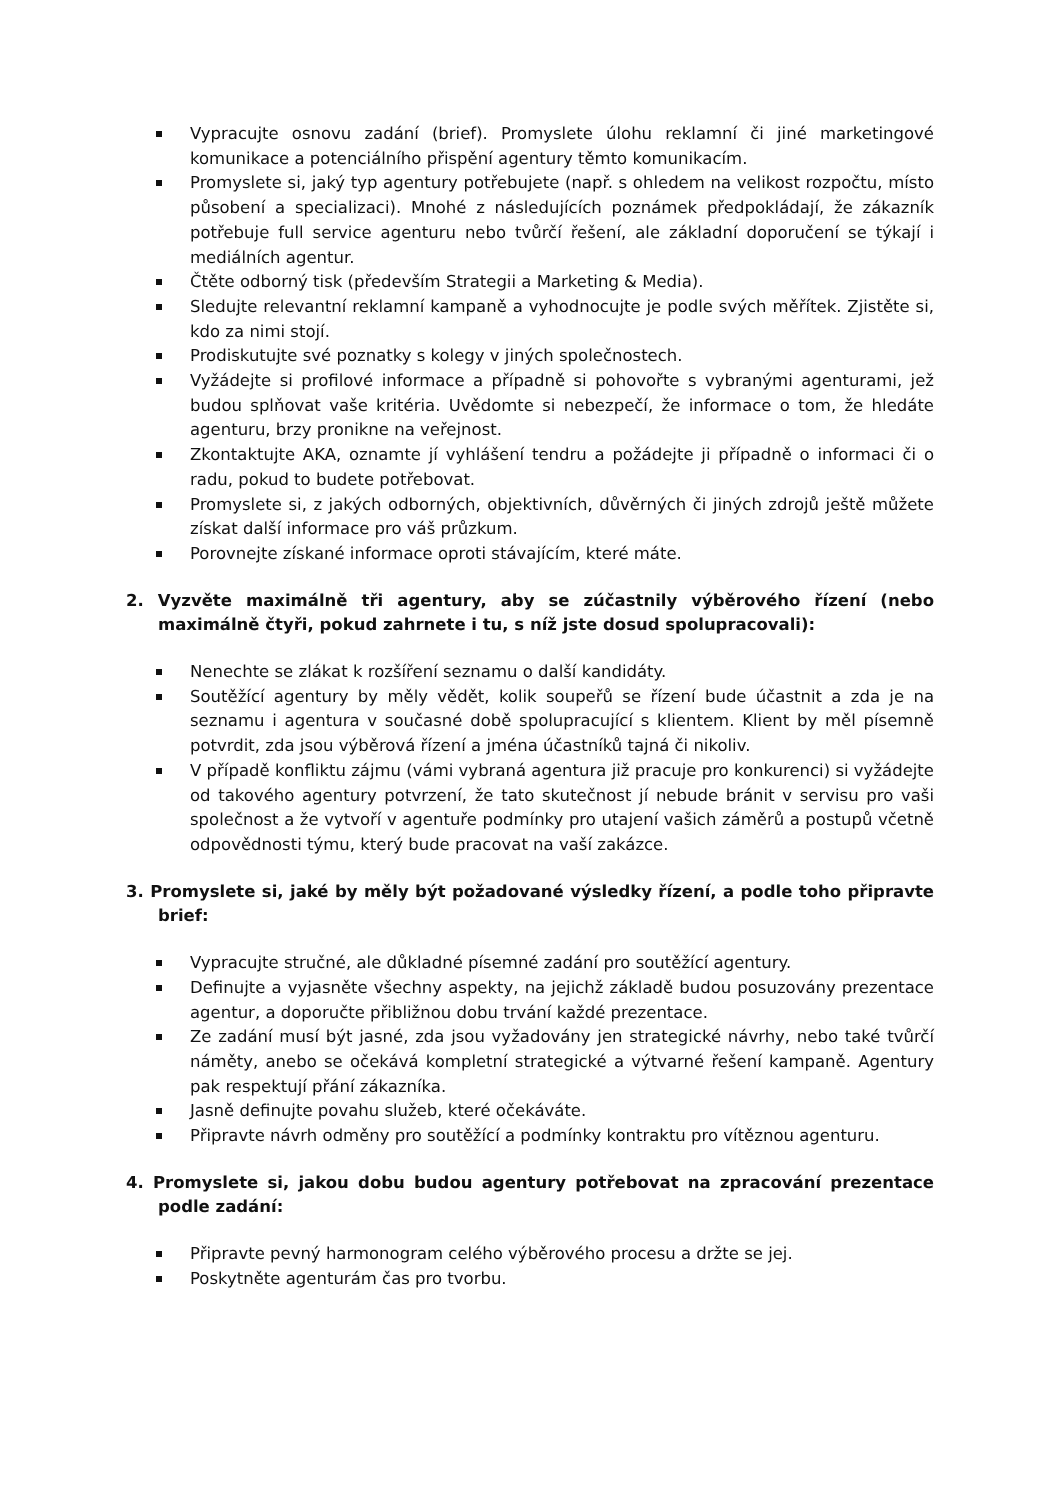Vypracujte osnovu zadání (brief). Promyslete úlohu reklamní či jiné marketingové komunikace a potenciálního přispění agentury těmto komunikacím.
Promyslete si, jaký typ agentury potřebujete (např. s ohledem na velikost rozpočtu, místo působení a specializaci). Mnohé z následujících poznámek předpokládají, že zákazník potřebuje full service agenturu nebo tvůrčí řešení, ale základní doporučení se týkají i mediálních agentur.
Čtěte odborný tisk (především Strategii a Marketing & Media).
Sledujte relevantní reklamní kampaně a vyhodnocujte je podle svých měřítek. Zjistěte si, kdo za nimi stojí.
Prodiskutujte své poznatky s kolegy v jiných společnostech.
Vyžádejte si profilové informace a případně si pohovořte s vybranými agenturami, jež budou splňovat vaše kritéria. Uvědomte si nebezpečí, že informace o tom, že hledáte agenturu, brzy pronikne na veřejnost.
Zkontaktujte AKA, oznamte jí vyhlášení tendru a požádejte ji případně o informaci či o radu, pokud to budete potřebovat.
Promyslete si, z jakých odborných, objektivních, důvěrných či jiných zdrojů ještě můžete získat další informace pro váš průzkum.
Porovnejte získané informace oproti stávajícím, které máte.
2. Vyzvěte maximálně tři agentury, aby se zúčastnily výběrového řízení (nebo maximálně čtyři, pokud zahrnete i tu, s níž jste dosud spolupracovali):
Nenechte se zlákat k rozšíření seznamu o další kandidáty.
Soutěžící agentury by měly vědět, kolik soupeřů se řízení bude účastnit a zda je na seznamu i agentura v současné době spolupracující s klientem. Klient by měl písemně potvrdit, zda jsou výběrová řízení a jména účastníků tajná či nikoliv.
V případě konfliktu zájmu (vámi vybraná agentura již pracuje pro konkurenci) si vyžádejte od takového agentury potvrzení, že tato skutečnost jí nebude bránit v servisu pro vaši společnost a že vytvoří v agentuře podmínky pro utajení vašich záměrů a postupů včetně odpovědnosti týmu, který bude pracovat na vaší zakázce.
3. Promyslete si, jaké by měly být požadované výsledky řízení, a podle toho připravte brief:
Vypracujte stručné, ale důkladné písemné zadání pro soutěžící agentury.
Definujte a vyjasněte všechny aspekty, na jejichž základě budou posuzovány prezentace agentur, a doporučte přibližnou dobu trvání každé prezentace.
Ze zadání musí být jasné, zda jsou vyžadovány jen strategické návrhy, nebo také tvůrčí náměty, anebo se očekává kompletní strategické a výtvarné řešení kampaně. Agentury pak respektují přání zákazníka.
Jasně definujte povahu služeb, které očekáváte.
Připravte návrh odměny pro soutěžící a podmínky kontraktu pro vítěznou agenturu.
4. Promyslete si, jakou dobu budou agentury potřebovat na zpracování prezentace podle zadání:
Připravte pevný harmonogram celého výběrového procesu a držte se jej.
Poskytněte agenturám čas pro tvorbu.